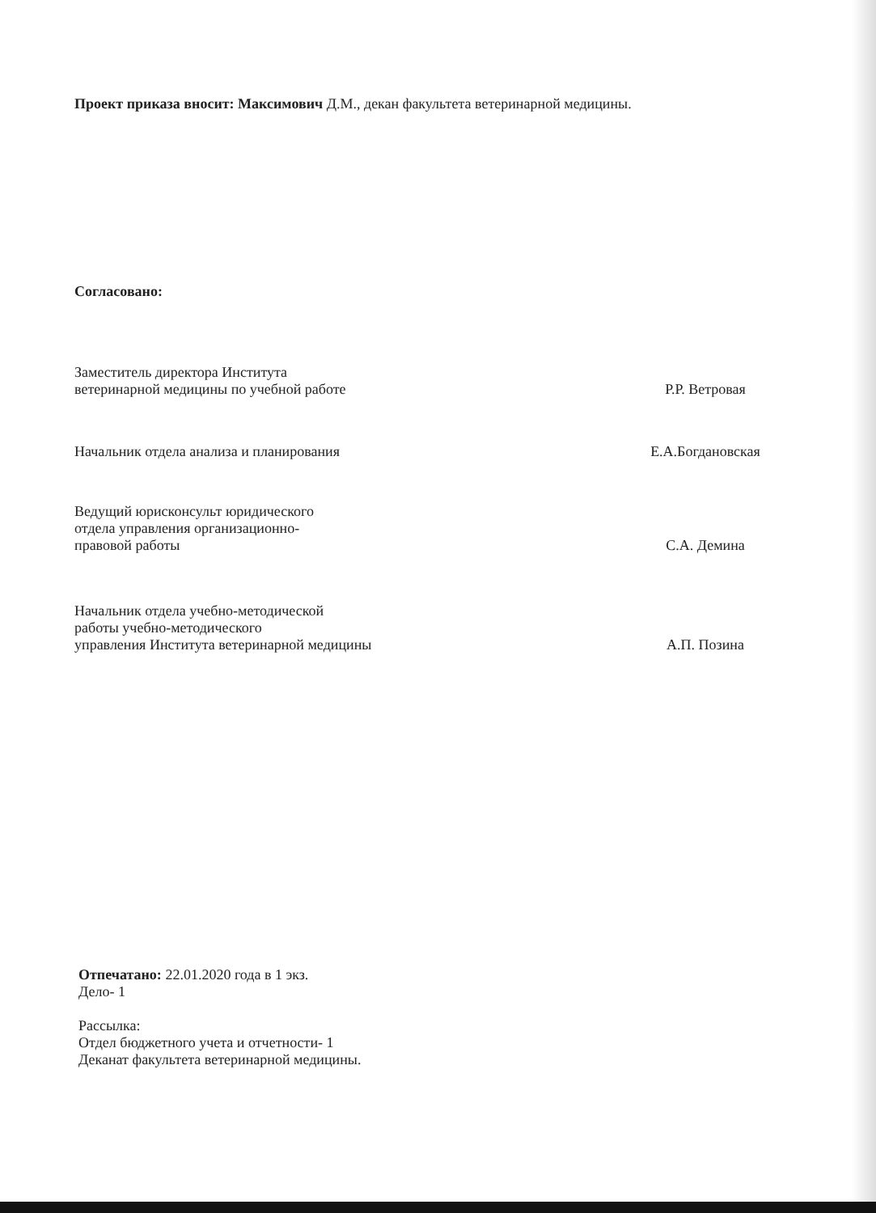Проект приказа вносит: Максимович Д.М., декан факультета ветеринарной медицины.
Согласовано:
Заместитель директора Института
ветеринарной медицины по учебной работе
Р.Р. Ветровая
Начальник отдела анализа и планирования Е.А.Богдановская
Ведущий юрисконсульт юридического
отдела управления организационно-
правовой работы
С.А. Демина
Начальник отдела учебно-методической
работы учебно-методического
управления Института ветеринарной медицины
А.П. Позина
Отпечатано: 22.01.2020 года в 1 экз.
Дело- 1
Рассылка:
Отдел бюджетного учета и отчетности- 1
Деканат факультета ветеринарной медицины.